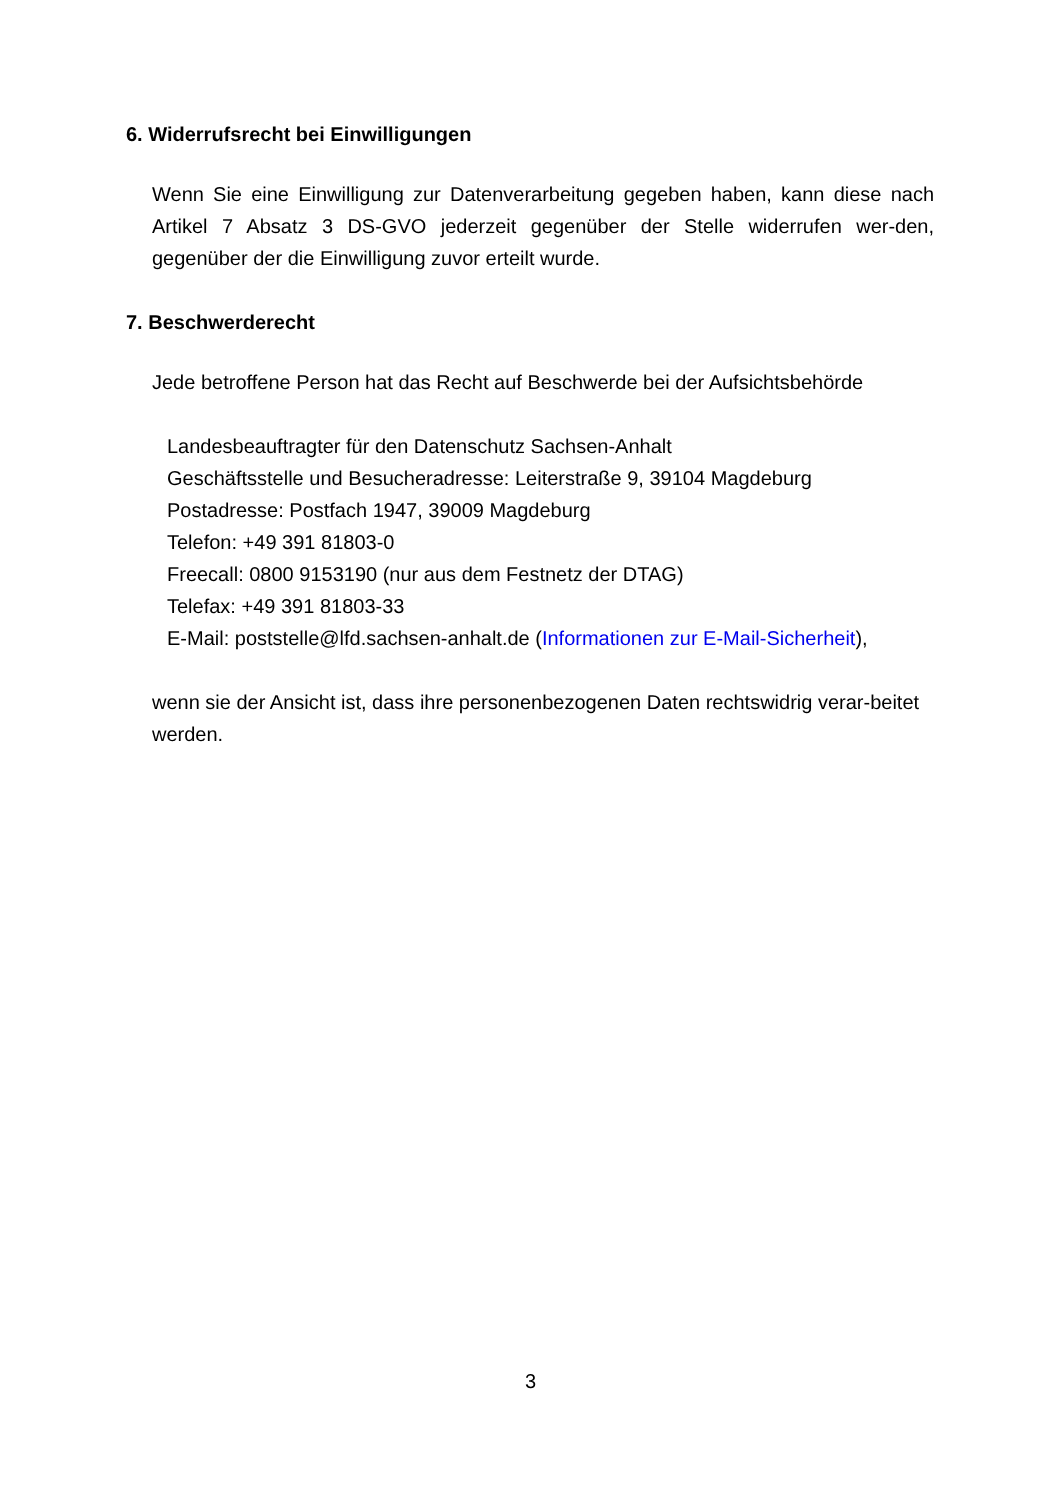6. Widerrufsrecht bei Einwilligungen
Wenn Sie eine Einwilligung zur Datenverarbeitung gegeben haben, kann diese nach Artikel 7 Absatz 3 DS-GVO jederzeit gegenüber der Stelle widerrufen wer-den, gegenüber der die Einwilligung zuvor erteilt wurde.
7. Beschwerderecht
Jede betroffene Person hat das Recht auf Beschwerde bei der Aufsichtsbehörde
Landesbeauftragter für den Datenschutz Sachsen-Anhalt
Geschäftsstelle und Besucheradresse: Leiterstraße 9, 39104 Magdeburg
Postadresse: Postfach 1947, 39009 Magdeburg
Telefon: +49 391 81803-0
Freecall: 0800 9153190 (nur aus dem Festnetz der DTAG)
Telefax: +49 391 81803-33
E-Mail: poststelle@lfd.sachsen-anhalt.de (Informationen zur E-Mail-Sicherheit),
wenn sie der Ansicht ist, dass ihre personenbezogenen Daten rechtswidrig verar-beitet werden.
3